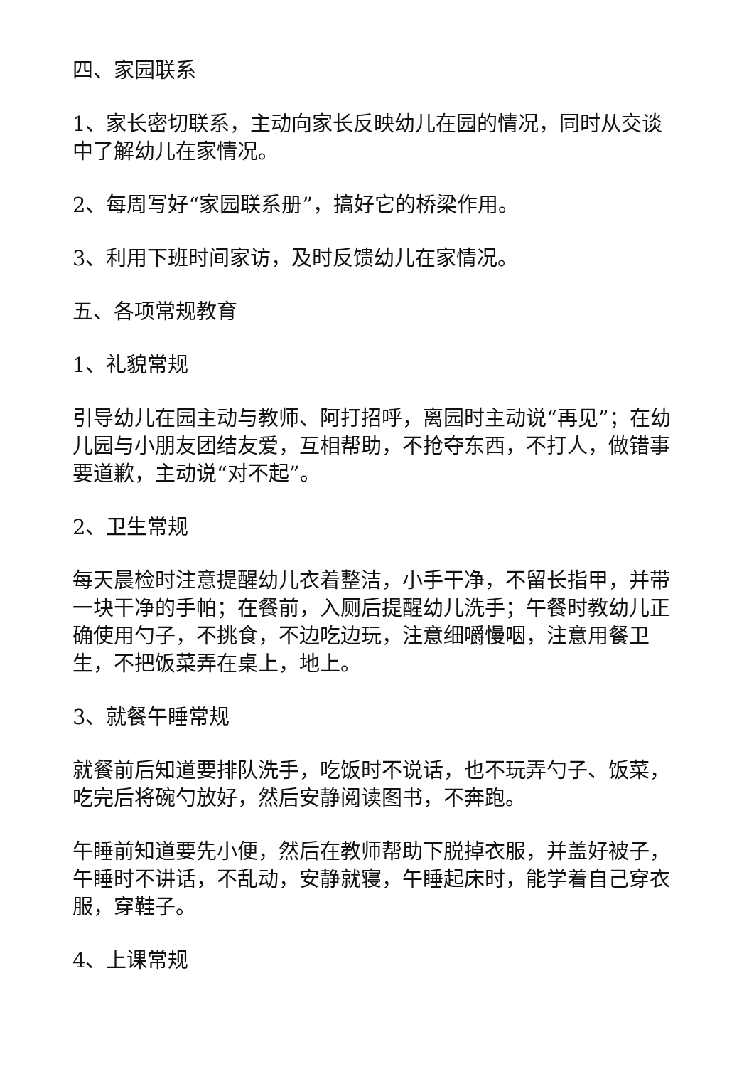四、家园联系
1、家长密切联系，主动向家长反映幼儿在园的情况，同时从交谈中了解幼儿在家情况。
2、每周写好“家园联系册”，搞好它的桥梁作用。
3、利用下班时间家访，及时反馈幼儿在家情况。
五、各项常规教育
1、礼貌常规
引导幼儿在园主动与教师、阿打招呼，离园时主动说“再见”；在幼儿园与小朋友团结友爱，互相帮助，不抢夺东西，不打人，做错事要道歉，主动说“对不起”。
2、卫生常规
每天晨检时注意提醒幼儿衣着整洁，小手干净，不留长指甲，并带一块干净的手帕；在餐前，入厕后提醒幼儿洗手；午餐时教幼儿正确使用勺子，不挑食，不边吃边玩，注意细嚼慢咽，注意用餐卫生，不把饭菜弄在桌上，地上。
3、就餐午睡常规
就餐前后知道要排队洗手，吃饭时不说话，也不玩弄勺子、饭菜，吃完后将碗勺放好，然后安静阅读图书，不奔跑。
午睡前知道要先小便，然后在教师帮助下脱掉衣服，并盖好被子，午睡时不讲话，不乱动，安静就寝，午睡起床时，能学着自己穿衣服，穿鞋子。
4、上课常规